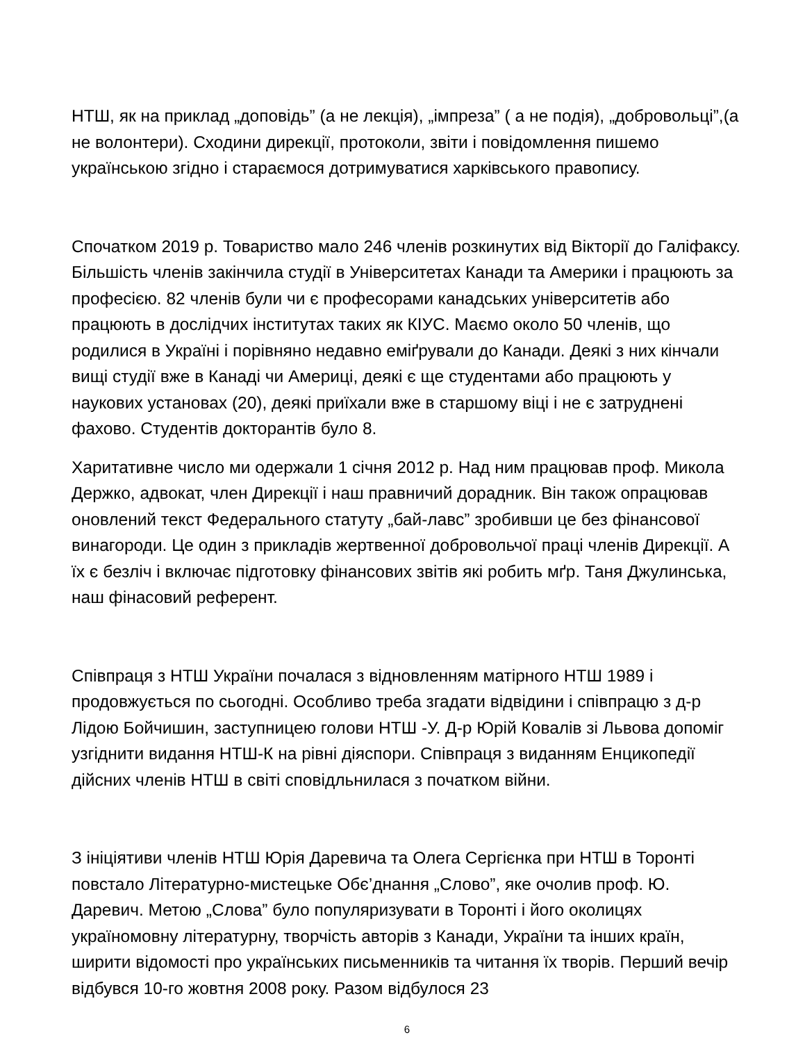НТШ, як на приклад „доповідь” (а не лекція), „імпреза” ( а не подія), „добровольці”,(а не волонтери). Сходини дирекції, протоколи, звіти і повідомлення пишемо українською згідно і стараємося дотримуватися харківського правопису.
Спочатком 2019 р. Товариство мало 246 членів розкинутих від Вікторії до Галіфаксу. Більшість членів закінчила студії в Університетах Канади та Америки і працюють за професією. 82 членів були чи є професорами канадських університетів або працюють в дослідчих інститутах таких як КІУС. Маємо около 50 членів, що родилися в Україні і порівняно недавно еміґрували до Канади. Деякі з них кінчали вищі студії вже в Канаді чи Америці, деякі є ще студентами або працюють у наукових установах (20), деякі приїхали вже в старшому віці і не є затруднені фахово. Студентів докторантів було 8.
Харитативне число ми одержали 1 січня 2012 р. Над ним працював проф. Микола Держко, адвокат, член Дирекції і наш правничий дорадник. Він також опрацював оновлений текст Федерального статуту „бай-лавс” зробивши це без фінансової винагороди. Це один з прикладів жертвенної добровольчої праці членів Дирекції. А їх є безліч і включає підготовку фінансових звітів які робить мґр. Таня Джулинська, наш фінасовий референт.
Співпраця з НТШ України почалася з відновленням матірного НТШ 1989 і продовжується по сьогодні. Особливо треба згадати відвідини і співпрацю з д-р Лідою Бойчишин, заступницею голови НТШ -У. Д-р Юрій Ковалів зі Львова допоміг узгіднити видання НТШ-К на рівні діяспори. Співпраця з виданням Енцикопедії дійсних членів НТШ в світі сповідльнилася з початком війни.
З ініціятиви членів НТШ Юрія Даревича та Олега Сергієнка при НТШ в Торонті повстало Літературно-мистецьке Обє’днання „Слово”, яке очолив проф. Ю. Даревич. Метою „Слова” було популяризувати в Торонті і його околицях україномовну літературну, творчість авторів з Канади, України та інших країн, ширити відомості про українських письменників та читання їх творів. Перший вечір відбувся 10-го жовтня 2008 року. Разом відбулося 23
6